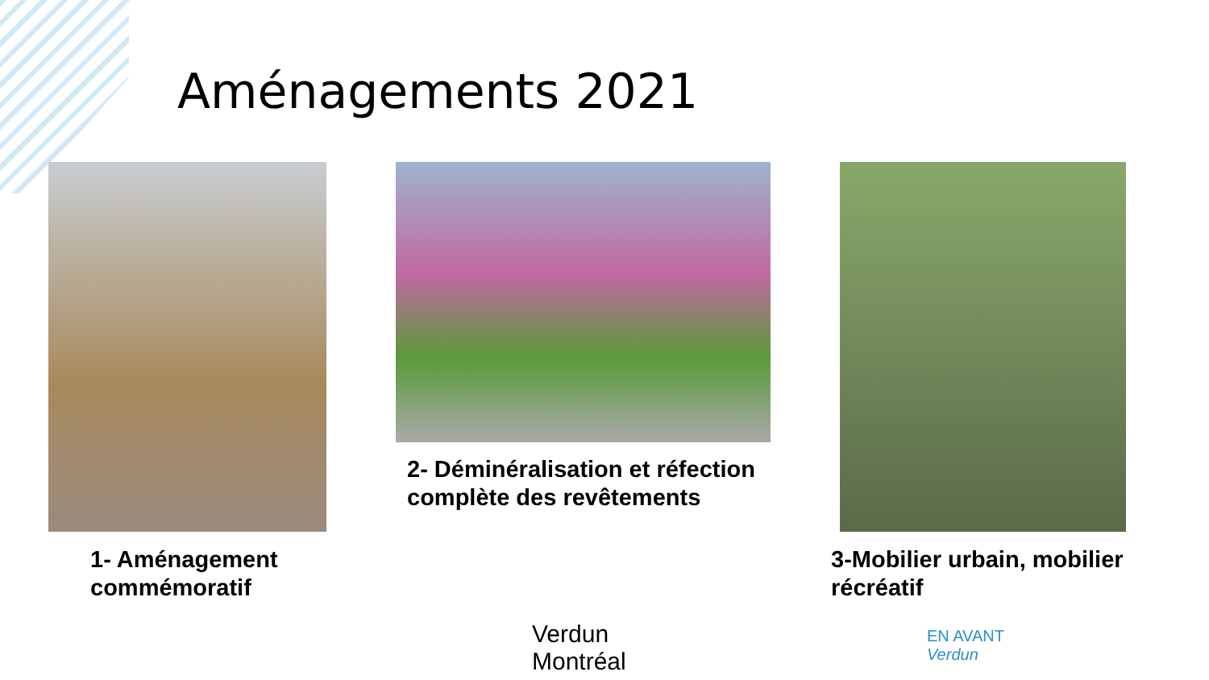Aménagements 2021
2- Déminéralisation et réfection
complète des revêtements
1- Aménagement
commémoratif
3-Mobilier urbain, mobilier
récréatif
Verdun
Montréal
EN AVANT
Verdun